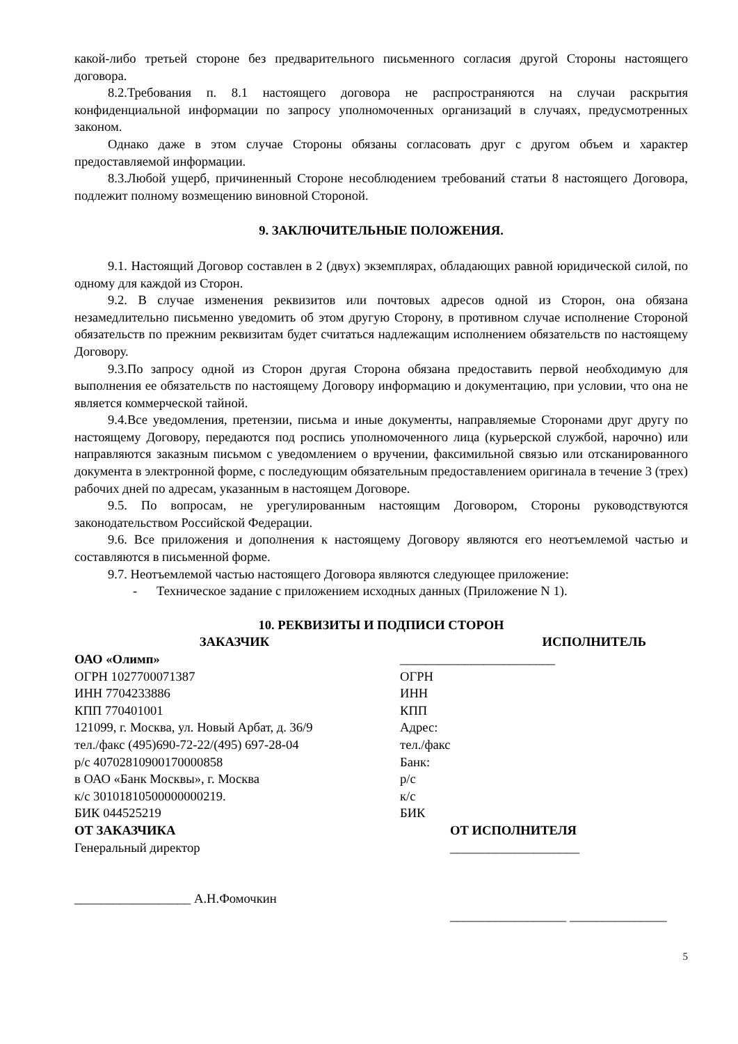какой-либо третьей стороне без предварительного письменного согласия другой Стороны настоящего договора.
8.2.Требования п. 8.1 настоящего договора не распространяются на случаи раскрытия конфиденциальной информации по запросу уполномоченных организаций в случаях, предусмотренных законом.
Однако даже в этом случае Стороны обязаны согласовать друг с другом объем и характер предоставляемой информации.
8.3.Любой ущерб, причиненный Стороне несоблюдением требований статьи 8 настоящего Договора, подлежит полному возмещению виновной Стороной.
9. ЗАКЛЮЧИТЕЛЬНЫЕ ПОЛОЖЕНИЯ.
9.1. Настоящий Договор составлен в 2 (двух) экземплярах, обладающих равной юридической силой, по одному для каждой из Сторон.
9.2. В случае изменения реквизитов или почтовых адресов одной из Сторон, она обязана незамедлительно письменно уведомить об этом другую Сторону, в противном случае исполнение Стороной обязательств по прежним реквизитам будет считаться надлежащим исполнением обязательств по настоящему Договору.
9.3.По запросу одной из Сторон другая Сторона обязана предоставить первой необходимую для выполнения ее обязательств по настоящему Договору информацию и документацию, при условии, что она не является коммерческой тайной.
9.4.Все уведомления, претензии, письма и иные документы, направляемые Сторонами друг другу по настоящему Договору, передаются под роспись уполномоченного лица (курьерской службой, нарочно) или направляются заказным письмом с уведомлением о вручении, факсимильной связью или отсканированного документа в электронной форме, с последующим обязательным предоставлением оригинала в течение 3 (трех) рабочих дней по адресам, указанным в настоящем Договоре.
9.5. По вопросам, не урегулированным настоящим Договором, Стороны руководствуются законодательством Российской Федерации.
9.6. Все приложения и дополнения к настоящему Договору являются его неотъемлемой частью и составляются в письменной форме.
9.7. Неотъемлемой частью настоящего Договора являются следующее приложение:
- Техническое задание с приложением исходных данных (Приложение N 1).
10. РЕКВИЗИТЫ И ПОДПИСИ СТОРОН
ЗАКАЗЧИК ИСПОЛНИТЕЛЬ
ОАО «Олимп»
ОГРН 1027700071387
ИНН 7704233886
КПП 770401001
121099, г. Москва, ул. Новый Арбат, д. 36/9
тел./факс (495)690-72-22/(495) 697-28-04
р/с 40702810900170000858
в ОАО «Банк Москвы», г. Москва
к/с 30101810500000000219.
БИК 044525219
________________________
ОГРН
ИНН
КПП
Адрес:
тел./факс
Банк:
р/с
к/с
БИК
ОТ ЗАКАЗЧИКА
Генеральный директор
__________________ А.Н.Фомочкин
ОТ ИСПОЛНИТЕЛЯ
____________________
__________________ _______________
5